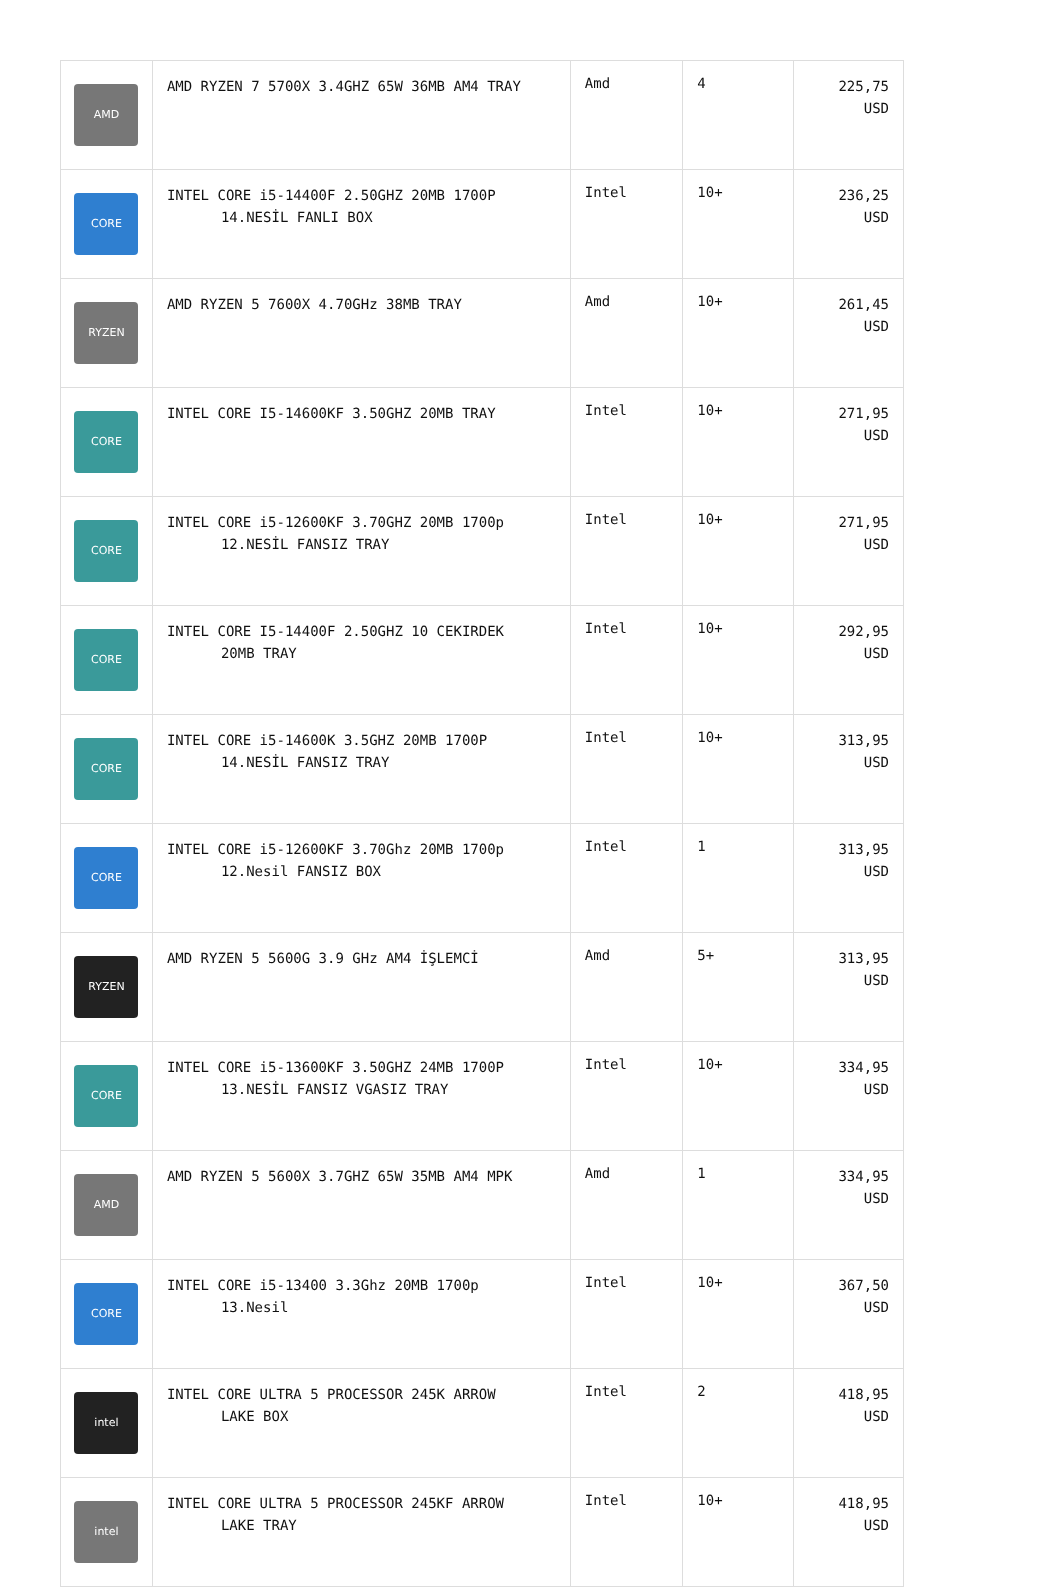| AMD | AMD RYZEN 7 5700X 3.4GHZ 65W 36MB AM4 TRAY | Amd | 4 | 225,75 USD |
| CORE | INTEL CORE i5-14400F 2.50GHZ 20MB 1700P 14.NESİL FANLI BOX | Intel | 10+ | 236,25 USD |
| RYZEN | AMD RYZEN 5 7600X 4.70GHz 38MB TRAY | Amd | 10+ | 261,45 USD |
| CORE | INTEL CORE I5-14600KF 3.50GHZ 20MB TRAY | Intel | 10+ | 271,95 USD |
| CORE | INTEL CORE i5-12600KF 3.70GHZ 20MB 1700p 12.NESİL FANSIZ TRAY | Intel | 10+ | 271,95 USD |
| CORE | INTEL CORE I5-14400F 2.50GHZ 10 CEKIRDEK 20MB TRAY | Intel | 10+ | 292,95 USD |
| CORE | INTEL CORE i5-14600K 3.5GHZ 20MB 1700P 14.NESİL FANSIZ TRAY | Intel | 10+ | 313,95 USD |
| CORE | INTEL CORE i5-12600KF 3.70Ghz 20MB 1700p 12.Nesil FANSIZ BOX | Intel | 1 | 313,95 USD |
| RYZEN | AMD RYZEN 5 5600G 3.9 GHz AM4 İŞLEMCİ | Amd | 5+ | 313,95 USD |
| CORE | INTEL CORE i5-13600KF 3.50GHZ 24MB 1700P 13.NESİL FANSIZ VGASIZ TRAY | Intel | 10+ | 334,95 USD |
| AMD | AMD RYZEN 5 5600X 3.7GHZ 65W 35MB AM4 MPK | Amd | 1 | 334,95 USD |
| CORE | INTEL CORE i5-13400 3.3Ghz 20MB 1700p 13.Nesil | Intel | 10+ | 367,50 USD |
| intel | INTEL CORE ULTRA 5 PROCESSOR 245K ARROW LAKE BOX | Intel | 2 | 418,95 USD |
| intel | INTEL CORE ULTRA 5 PROCESSOR 245KF ARROW LAKE TRAY | Intel | 10+ | 418,95 USD |